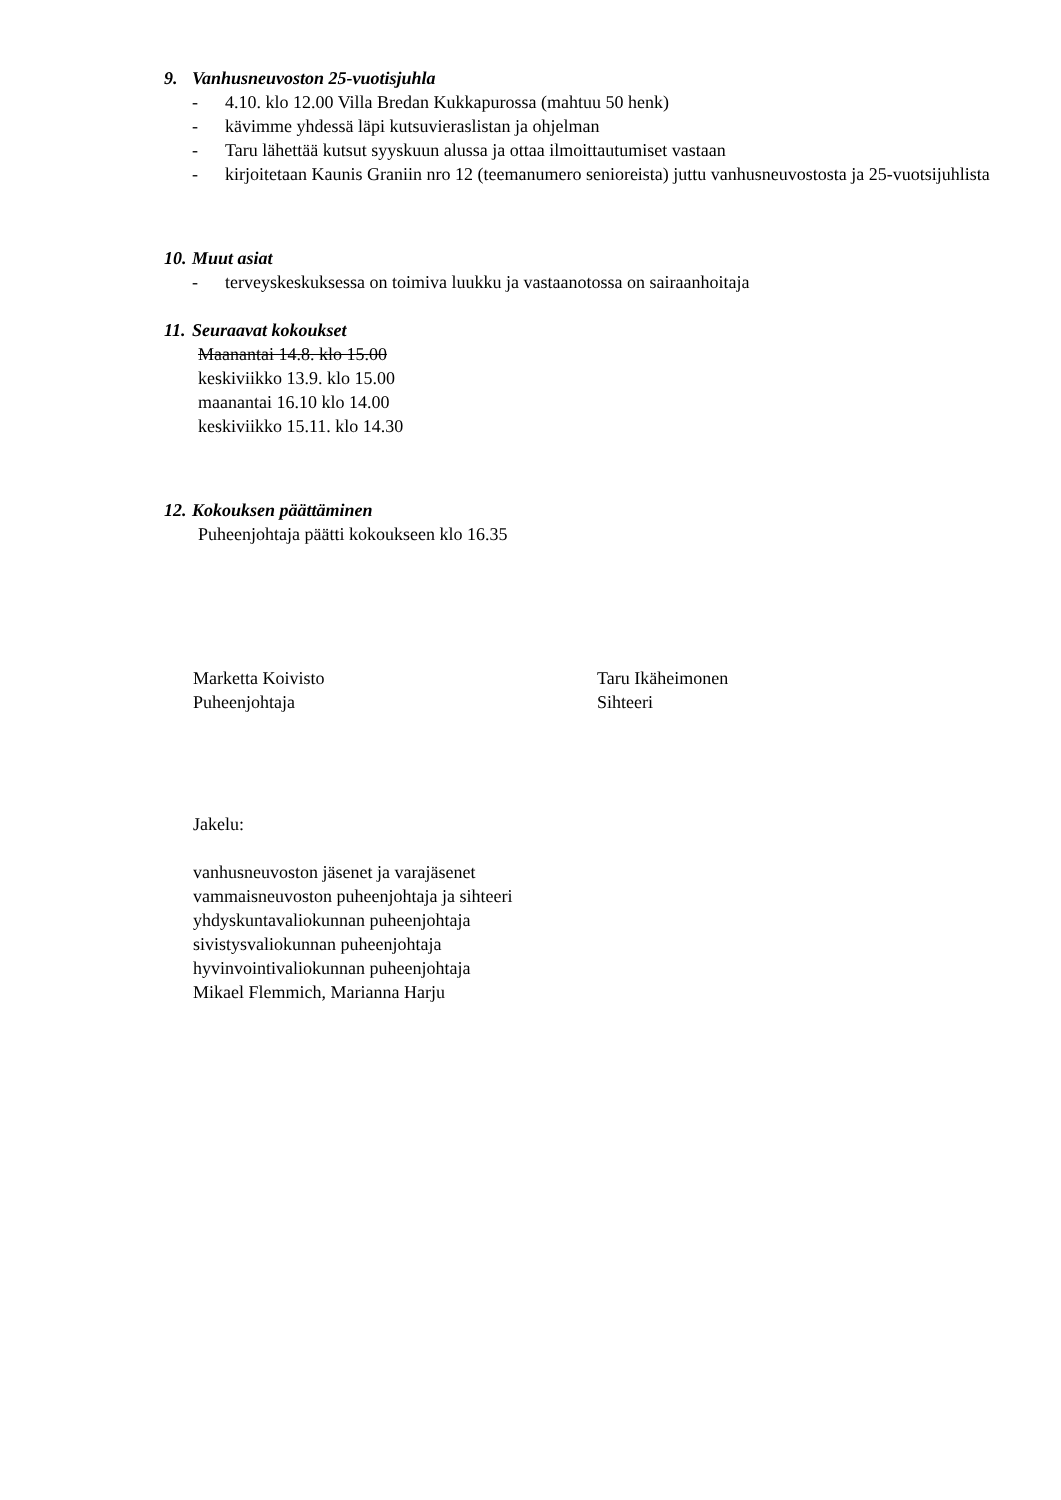9. Vanhusneuvoston 25-vuotisjuhla
- 4.10. klo 12.00 Villa Bredan Kukkapurossa (mahtuu 50 henk)
- kävimme yhdessä läpi kutsuvieraslistan ja ohjelman
- Taru lähettää kutsut syyskuun alussa ja ottaa ilmoittautumiset vastaan
- kirjoitetaan Kaunis Graniin nro 12 (teemanumero senioreista) juttu vanhusneuvostosta ja 25-vuotsijuhlista
10. Muut asiat
- terveyskeskuksessa on toimiva luukku ja vastaanotossa on sairaanhoitaja
11. Seuraavat kokoukset
Maanantai 14.8. klo 15.00
keskiviikko 13.9. klo 15.00
maanantai 16.10 klo 14.00
keskiviikko 15.11. klo 14.30
12. Kokouksen päättäminen
Puheenjohtaja päätti kokoukseen klo 16.35
Marketta Koivisto
Puheenjohtaja
Taru Ikäheimonen
Sihteeri
Jakelu:
vanhusneuvoston jäsenet ja varajäsenet
vammaisneuvoston puheenjohtaja ja sihteeri
yhdyskuntavaliokunnan puheenjohtaja
sivistysvaliokunnan puheenjohtaja
hyvinvointivaliokunnan puheenjohtaja
Mikael Flemmich, Marianna Harju